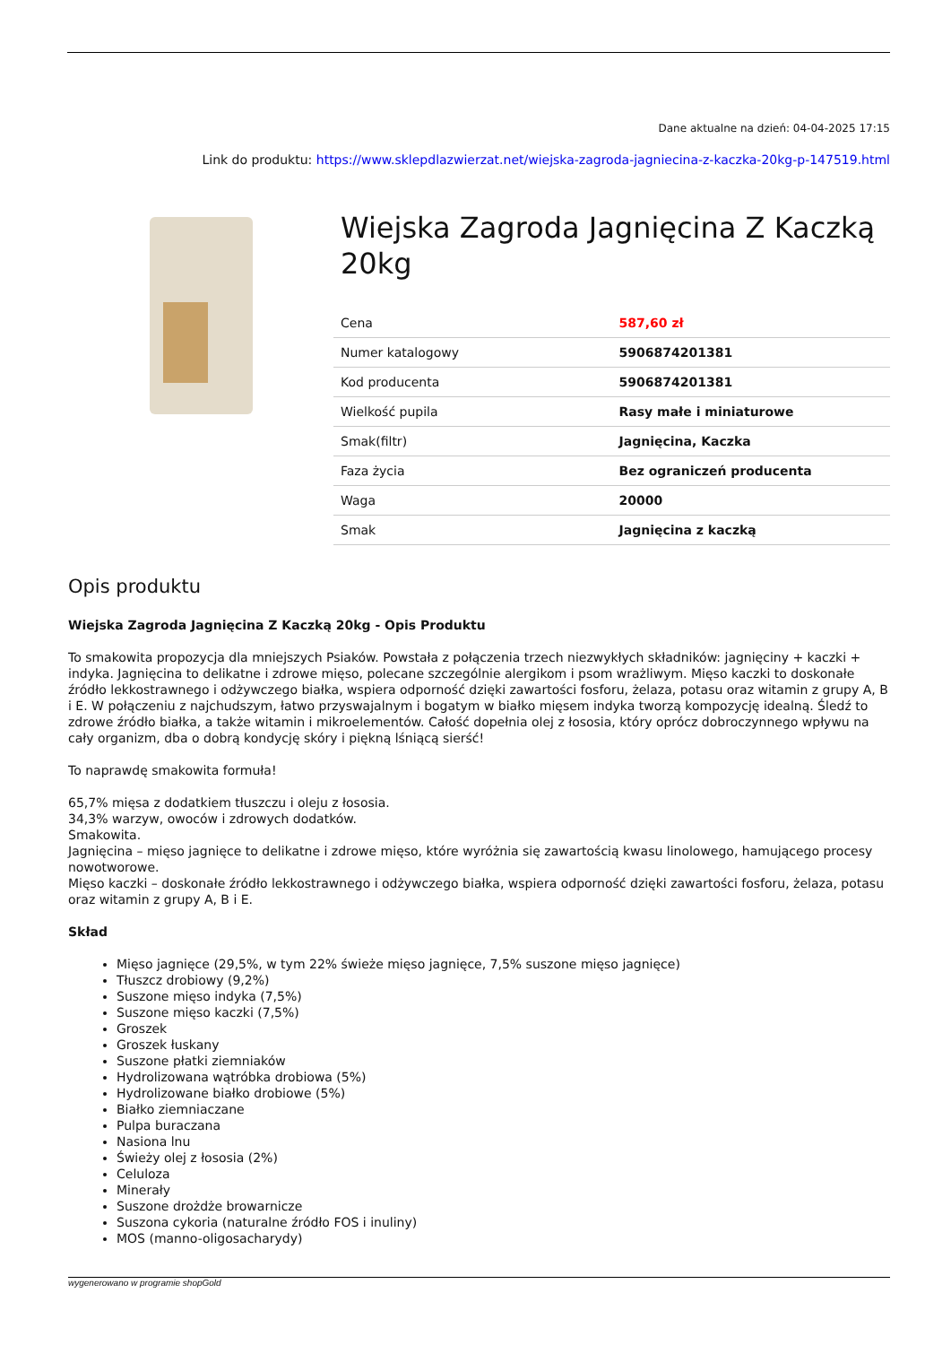Dane aktualne na dzień: 04-04-2025 17:15
Link do produktu: https://www.sklepdlazwierzat.net/wiejska-zagroda-jagniecina-z-kaczka-20kg-p-147519.html
Wiejska Zagroda Jagnięcina Z Kaczką 20kg
| Cena | 587,60 zł |
| Numer katalogowy | 5906874201381 |
| Kod producenta | 5906874201381 |
| Wielkość pupila | Rasy małe i miniaturowe |
| Smak(filtr) | Jagnięcina, Kaczka |
| Faza życia | Bez ograniczeń producenta |
| Waga | 20000 |
| Smak | Jagnięcina z kaczką |
Opis produktu
Wiejska Zagroda Jagnięcina Z Kaczką 20kg - Opis Produktu
To smakowita propozycja dla mniejszych Psiaków. Powstała z połączenia trzech niezwykłych składników: jagnięciny + kaczki + indyka. Jagnięcina to delikatne i zdrowe mięso, polecane szczególnie alergikom i psom wrażliwym. Mięso kaczki to doskonałe źródło lekkostrawnego i odżywczego białka, wspiera odporność dzięki zawartości fosforu, żelaza, potasu oraz witamin z grupy A, B i E. W połączeniu z najchudszym, łatwo przyswajalnym i bogatym w białko mięsem indyka tworzą kompozycję idealną. Śledź to zdrowe źródło białka, a także witamin i mikroelementów. Całość dopełnia olej z łososia, który oprócz dobroczynnego wpływu na cały organizm, dba o dobrą kondycję skóry i piękną lśniącą sierść!
To naprawdę smakowita formuła!
65,7% mięsa z dodatkiem tłuszczu i oleju z łososia.
34,3% warzyw, owoców i zdrowych dodatków.
Smakowita.
Jagnięcina – mięso jagnięce to delikatne i zdrowe mięso, które wyróżnia się zawartością kwasu linolowego, hamującego procesy nowotworowe.
Mięso kaczki – doskonałe źródło lekkostrawnego i odżywczego białka, wspiera odporność dzięki zawartości fosforu, żelaza, potasu oraz witamin z grupy A, B i E.
Skład
Mięso jagnięce (29,5%, w tym 22% świeże mięso jagnięce, 7,5% suszone mięso jagnięce)
Tłuszcz drobiowy (9,2%)
Suszone mięso indyka (7,5%)
Suszone mięso kaczki (7,5%)
Groszek
Groszek łuskany
Suszone płatki ziemniaków
Hydrolizowana wątróbka drobiowa (5%)
Hydrolizowane białko drobiowe (5%)
Białko ziemniaczane
Pulpa buraczana
Nasiona lnu
Świeży olej z łososia (2%)
Celuloza
Minerały
Suszone drożdże browarnicze
Suszona cykoria (naturalne źródło FOS i inuliny)
MOS (manno-oligosacharydy)
wygenerowano w programie shopGold